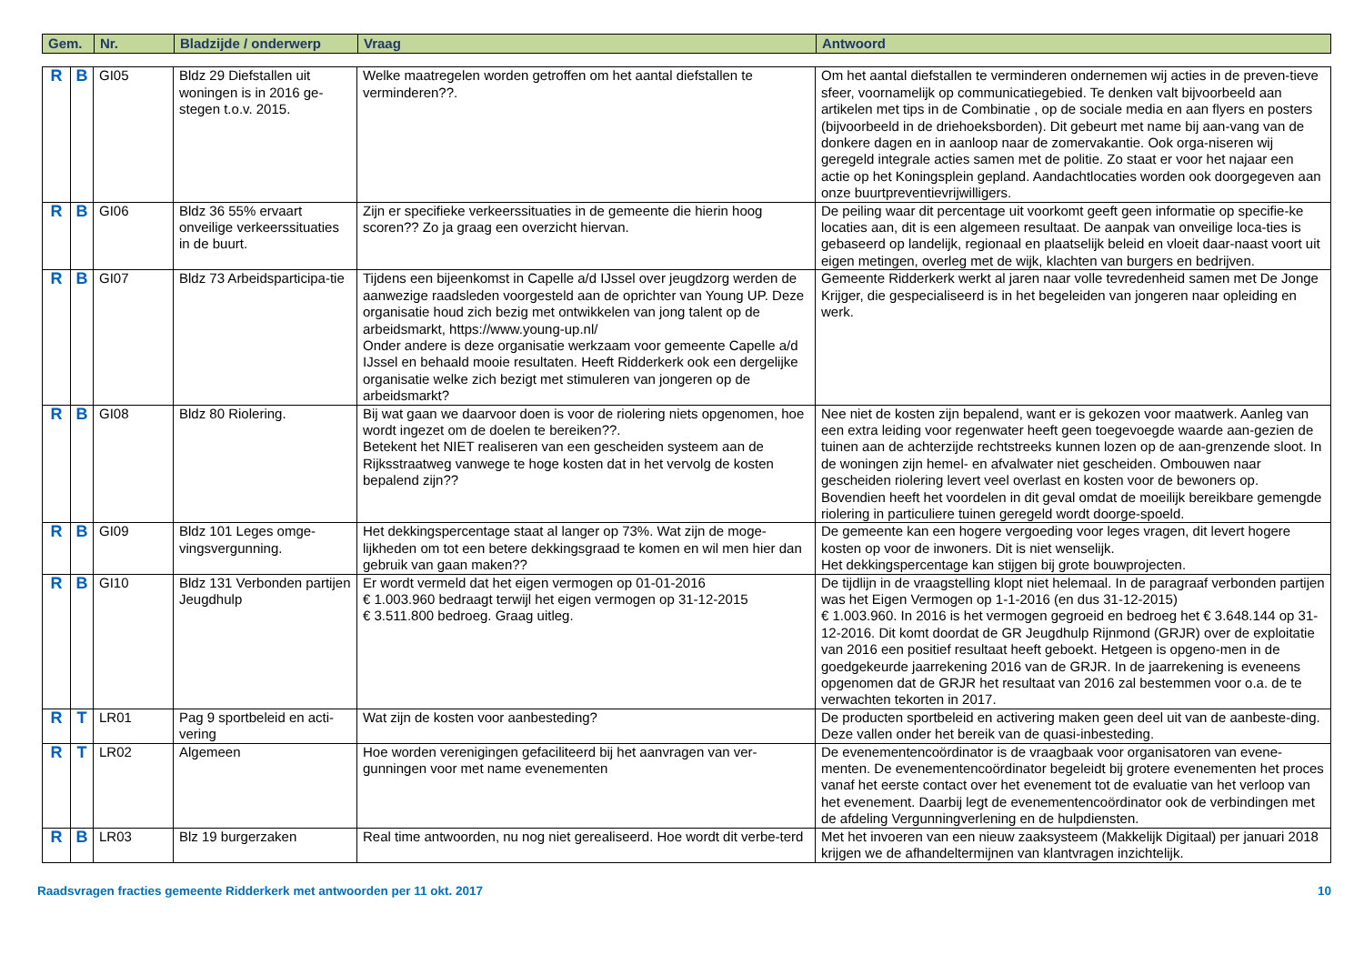| Gem. | Nr. | Bladzijde / onderwerp | Vraag | Antwoord |
| --- | --- | --- | --- | --- |
| R | B | GI05 | Bldz 29 Diefstallen uit woningen is in 2016 ge-stegen t.o.v. 2015. | Welke maatregelen worden getroffen om het aantal diefstallen te verminderen??. | Om het aantal diefstallen te verminderen ondernemen wij acties in de preven-tieve sfeer, voornamelijk op communicatiegebied. Te denken valt bijvoorbeeld aan artikelen met tips in de Combinatie , op de sociale media en aan flyers en posters (bijvoorbeeld in de driehoeksborden). Dit gebeurt met name bij aan-vang van de donkere dagen en in aanloop naar de zomervakantie. Ook orga-niseren wij geregeld integrale acties samen met de politie. Zo staat er voor het najaar een actie op het Koningsplein gepland. Aandachtlocaties worden ook doorgegeven aan onze buurtpreventievrijwilligers. |
| R | B | GI06 | Bldz 36 55% ervaart onveilige verkeerssituaties in de buurt. | Zijn er specifieke verkeerssituaties in de gemeente die hierin hoog scoren?? Zo ja graag een overzicht hiervan. | De peiling waar dit percentage uit voorkomt geeft geen informatie op specifie-ke locaties aan, dit is een algemeen resultaat. De aanpak van onveilige loca-ties is gebaseerd op landelijk, regionaal en plaatselijk beleid en vloeit daar-naast voort uit eigen metingen, overleg met de wijk, klachten van burgers en bedrijven. |
| R | B | GI07 | Bldz 73 Arbeidsparticipa-tie | Tijdens een bijeenkomst in Capelle a/d IJssel over jeugdzorg werden de aanwezige raadsleden voorgesteld aan de oprichter van Young UP. Deze organisatie houd zich bezig met ontwikkelen van jong talent op de arbeidsmarkt, https://www.young-up.nl/ Onder andere is deze organisatie werkzaam voor gemeente Capelle a/d IJssel en behaald mooie resultaten. Heeft Ridderkerk ook een dergelijke organisatie welke zich bezigt met stimuleren van jongeren op de arbeidsmarkt? | Gemeente Ridderkerk werkt al jaren naar volle tevredenheid samen met De Jonge Krijger, die gespecialiseerd is in het begeleiden van jongeren naar opleiding en werk. |
| R | B | GI08 | Bldz 80 Riolering. | Bij wat gaan we daarvoor doen is voor de riolering niets opgenomen, hoe wordt ingezet om de doelen te bereiken??. Betekent het NIET realiseren van een gescheiden systeem aan de Rijksstraatweg vanwege te hoge kosten dat in het vervolg de kosten bepalend zijn?? | Nee niet de kosten zijn bepalend, want er is gekozen voor maatwerk. Aanleg van een extra leiding voor regenwater heeft geen toegevoegde waarde aan-gezien de tuinen aan de achterzijde rechtstreeks kunnen lozen op de aan-grenzende sloot. In de woningen zijn hemel- en afvalwater niet gescheiden. Ombouwen naar gescheiden riolering levert veel overlast en kosten voor de bewoners op. Bovendien heeft het voordelen in dit geval omdat de moeilijk bereikbare gemengde riolering in particuliere tuinen geregeld wordt doorge-spoeld. |
| R | B | GI09 | Bldz 101 Leges omge-vingsvergunning. | Het dekkingspercentage staat al langer op 73%. Wat zijn de moge-lijkheden om tot een betere dekkingsgraad te komen en wil men hier dan gebruik van gaan maken?? | De gemeente kan een hogere vergoeding voor leges vragen, dit levert hogere kosten op voor de inwoners. Dit is niet wenselijk. Het dekkingspercentage kan stijgen bij grote bouwprojecten. |
| R | B | GI10 | Bldz 131 Verbonden partijen Jeugdhulp | Er wordt vermeld dat het eigen vermogen op 01-01-2016 € 1.003.960 bedraagt terwijl het eigen vermogen op 31-12-2015 € 3.511.800 bedroeg. Graag uitleg. | De tijdlijn in de vraagstelling klopt niet helemaal. In de paragraaf verbonden partijen was het Eigen Vermogen op 1-1-2016 (en dus 31-12-2015) € 1.003.960. In 2016 is het vermogen gegroeid en bedroeg het € 3.648.144 op 31-12-2016. Dit komt doordat de GR Jeugdhulp Rijnmond (GRJR) over de exploitatie van 2016 een positief resultaat heeft geboekt. Hetgeen is opgeno-men in de goedgekeurde jaarrekening 2016 van de GRJR. In de jaarrekening is eveneens opgenomen dat de GRJR het resultaat van 2016 zal bestemmen voor o.a. de te verwachten tekorten in 2017. |
| R | T | LR01 | Pag 9 sportbeleid en acti-vering | Wat zijn de kosten voor aanbesteding? | De producten sportbeleid en activering maken geen deel uit van de aanbeste-ding. Deze vallen onder het bereik van de quasi-inbesteding. |
| R | T | LR02 | Algemeen | Hoe worden verenigingen gefaciliteerd bij het aanvragen van ver-gunningen voor met name evenementen | De evenementencoördinator is de vraagbaak voor organisatoren van evene-menten. De evenementencoördinator begeleidt bij grotere evenementen het proces vanaf het eerste contact over het evenement tot de evaluatie van het verloop van het evenement. Daarbij legt de evenementencoördinator ook de verbindingen met de afdeling Vergunningverlening en de hulpdiensten. |
| R | B | LR03 | Blz 19 burgerzaken | Real time antwoorden, nu nog niet gerealiseerd. Hoe wordt dit verbe-terd | Met het invoeren van een nieuw zaaksysteem (Makkelijk Digitaal) per januari 2018 krijgen we de afhandeltermijnen van klantvragen inzichtelijk. |
Raadsvragen fracties gemeente Ridderkerk met antwoorden per 11 okt. 2017 10